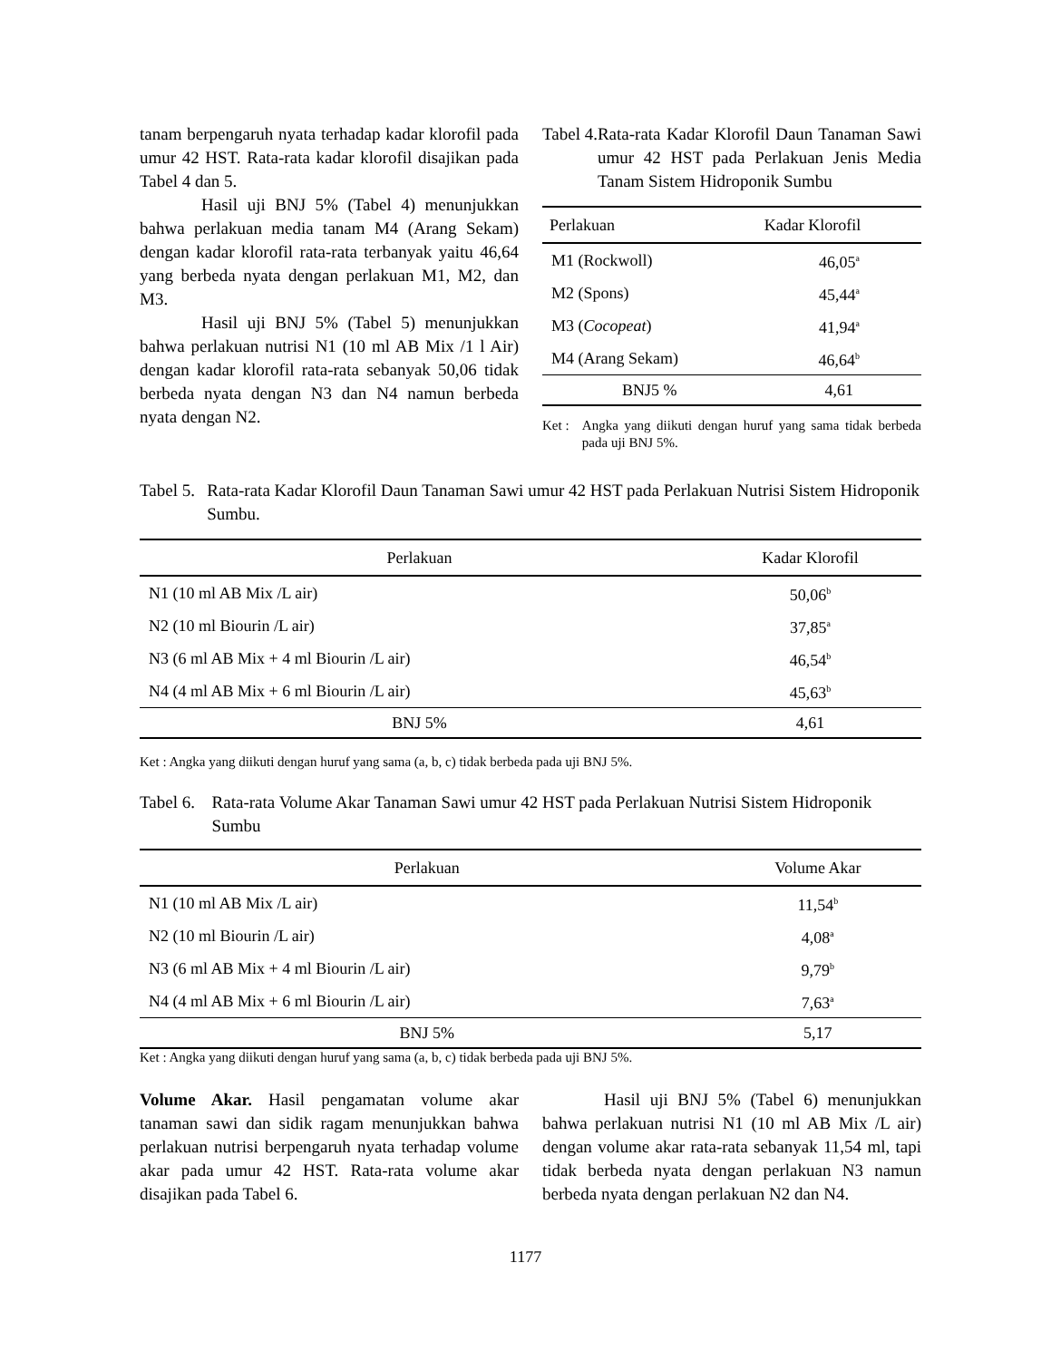tanam berpengaruh nyata terhadap kadar klorofil pada umur 42 HST. Rata-rata kadar klorofil disajikan pada Tabel 4 dan 5.
Hasil uji BNJ 5% (Tabel 4) menunjukkan bahwa perlakuan media tanam M4 (Arang Sekam) dengan kadar klorofil rata-rata terbanyak yaitu 46,64 yang berbeda nyata dengan perlakuan M1, M2, dan M3.
Hasil uji BNJ 5% (Tabel 5) menunjukkan bahwa perlakuan nutrisi N1 (10 ml AB Mix /1 l Air) dengan kadar klorofil rata-rata sebanyak 50,06 tidak berbeda nyata dengan N3 dan N4 namun berbeda nyata dengan N2.
Tabel 4. Rata-rata Kadar Klorofil Daun Tanaman Sawi umur 42 HST pada Perlakuan Jenis Media Tanam Sistem Hidroponik Sumbu
| Perlakuan | Kadar Klorofil |
| --- | --- |
| M1 (Rockwoll) | 46,05<sup>a</sup> |
| M2 (Spons) | 45,44<sup>a</sup> |
| M3 ( Cocopeat ) | 41,94<sup>a</sup> |
| M4 (Arang Sekam) | 46,64<sup>b</sup> |
| BNJ5 % | 4,61 |
Ket : Angka yang diikuti dengan huruf yang sama tidak berbeda pada uji BNJ 5%.
Tabel 5. Rata-rata Kadar Klorofil Daun Tanaman Sawi umur 42 HST pada Perlakuan Nutrisi Sistem Hidroponik Sumbu.
| Perlakuan | Kadar Klorofil |
| --- | --- |
| N1 (10 ml AB Mix /L air) | 50,06<sup>b</sup> |
| N2 (10 ml Biourin /L air) | 37,85<sup>a</sup> |
| N3 (6 ml AB Mix + 4 ml Biourin /L air) | 46,54<sup>b</sup> |
| N4 (4 ml AB Mix + 6 ml Biourin /L air) | 45,63<sup>b</sup> |
| BNJ 5% | 4,61 |
Ket : Angka yang diikuti dengan huruf yang sama (a, b, c) tidak berbeda pada uji BNJ 5%.
Tabel 6. Rata-rata Volume Akar Tanaman Sawi umur 42 HST pada Perlakuan Nutrisi Sistem Hidroponik Sumbu
| Perlakuan | Volume Akar |
| --- | --- |
| N1 (10 ml AB Mix /L air) | 11,54<sup>b</sup> |
| N2 (10 ml Biourin /L air) | 4,08<sup>a</sup> |
| N3 (6 ml AB Mix + 4 ml Biourin /L air) | 9,79<sup>b</sup> |
| N4 (4 ml AB Mix + 6 ml Biourin /L air) | 7,63<sup>a</sup> |
| BNJ 5% | 5,17 |
Ket : Angka yang diikuti dengan huruf yang sama (a, b, c) tidak berbeda pada uji BNJ 5%.
Volume Akar. Hasil pengamatan volume akar tanaman sawi dan sidik ragam menunjukkan bahwa perlakuan nutrisi berpengaruh nyata terhadap volume akar pada umur 42 HST. Rata-rata volume akar disajikan pada Tabel 6.
Hasil uji BNJ 5% (Tabel 6) menunjukkan bahwa perlakuan nutrisi N1 (10 ml AB Mix /L air) dengan volume akar rata-rata sebanyak 11,54 ml, tapi tidak berbeda nyata dengan perlakuan N3 namun berbeda nyata dengan perlakuan N2 dan N4.
1177